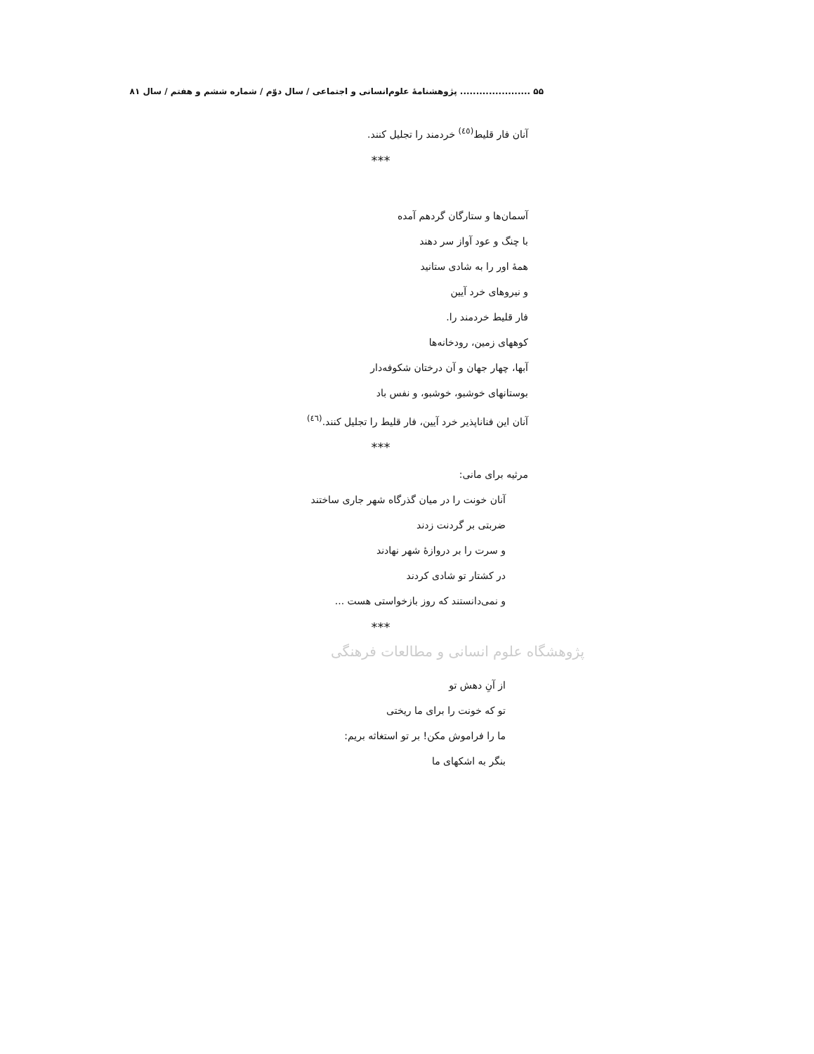۵۵ ...................... پژوهشنامهٔ علوم‌انسانی و اجتماعی / سال دوّم / شماره ششم و هفتم / سال ۸۱
آنان فار قلیط<sup>(٤٥)</sup> خردمند را تجلیل کنند.
***
آسمان‌ها و ستارگان گردهم آمده
با چنگ و عود آواز سر دهند
همهٔ اور را به شادی ستانید
و نیروهای خرد آیین
فار قلیط خردمند را.
کوههای زمین، رودخانه‌ها
آبها، چهار جهان و آن درختان شکوفه‌دار
بوستانهای خوشبو، خوشبو، و نفس باد
آنان این فناناپذیر خرد آیین، فار قلیط را تجلیل کنند.<sup>(٤٦)</sup>
***
مرثیه برای مانی:
آنان خونت را در میان گذرگاه شهر جاری ساختند
ضربتی بر گردنت زدند
و سرت را بر دروازهٔ شهر نهادند
در کشتار تو شادی کردند
و نمی‌دانستند که روز بازخواستی هست ...
***
پژوهشگاه علوم انسانی و مطالعات فرهنگی
از آنِ دهش تو
تو که خونت را برای ما ریختی
ما را فراموش مکن! بر تو استغاثه بریم:
بنگر به اشکهای ما